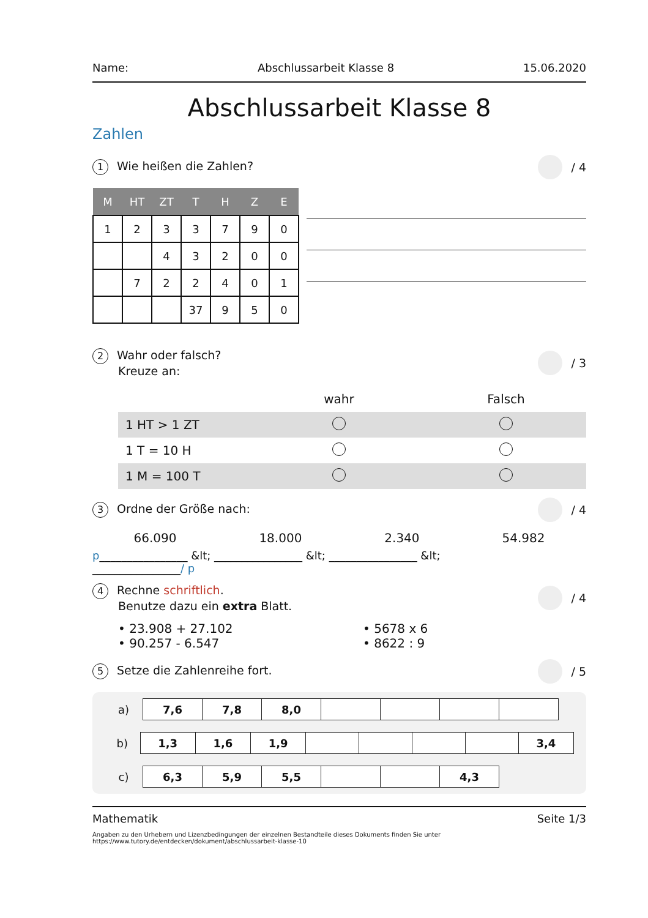Name: Abschlussarbeit Klasse 8 15.06.2020
Abschlussarbeit Klasse 8
Zahlen
1 Wie heißen die Zahlen? / 4
| M | HT | ZT | T | H | Z | E |
| --- | --- | --- | --- | --- | --- | --- |
| 1 | 2 | 3 | 3 | 7 | 9 | 0 |
| | | 4 | 3 | 2 | 0 | 0 |
| | 7 | 2 | 2 | 4 | 0 | 1 |
| | | | 37 | 9 | 5 | 0 |
2 Wahr oder falsch?
Kreuze an: / 3
| | wahr | Falsch |
| 1 HT > 1 ZT | | |
| 1 T = 10 H | | |
| 1 M = 100 T | | |
3 Ordne der Größe nach: / 4
66.090 18.000 2.340 54.982
p________________ &lt; ________________ &lt; ________________ &lt;
________________/ p
4 Rechne schriftlich.
Benutze dazu ein extra Blatt. / 4
• 23.908 + 27.102
• 90.257 - 6.547
• 5678 x 6
• 8622 : 9
5 Setze die Zahlenreihe fort. / 5
| a) | 7,6 | 7,8 | 8,0 | | | | |
| b) | 1,3 | 1,6 | 1,9 | | | | | 3,4 |
| c) | 6,3 | 5,9 | 5,5 | | | 4,3 |
Mathematik Seite 1/3
Angaben zu den Urhebern und Lizenzbedingungen der einzelnen Bestandteile dieses Dokuments finden Sie unter
https://www.tutory.de/entdecken/dokument/abschlussarbeit-klasse-10